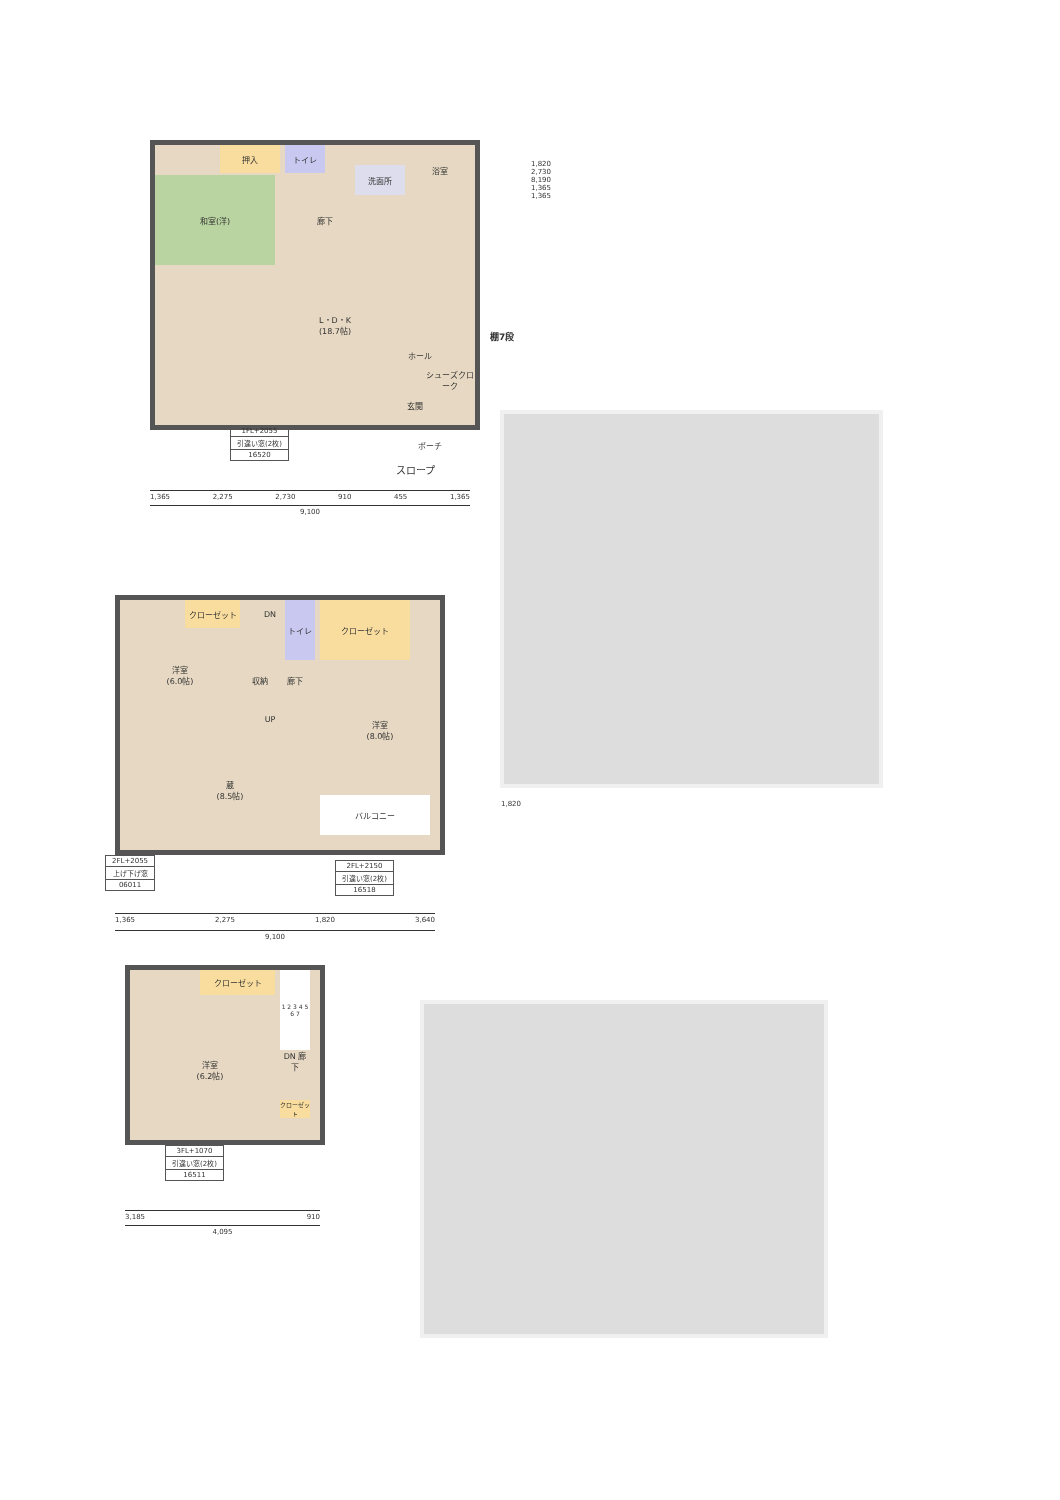押入
和室(洋)
トイレ
洗面所
浴室
廊下
L・D・K
(18.7帖)
ホール
シューズクローク
玄関
ポーチ
スロープ
棚7段
| 1FL+2055 |
| 引違い窓(2枚) |
| 16520 |
1,365 2,275 2,730 910 455 1,365
9,100
1,820 2,730 8,190 1,365 1,365
クローゼット
洋室
(6.0帖)
クローゼット
トイレ
DN
収納 廊下
UP
洋室
(8.0帖)
蔵
(8.5帖)
バルコニー
| 2FL+2055 |
| 上げ下げ窓 |
| 06011 |
| 2FL+2150 |
| 引違い窓(2枚) |
| 16518 |
1,365 2,275 1,820 3,640
9,100
1,820
クローゼット
1 2 3 4 5 6 7
洋室
(6.2帖)
DN 廊下
クローゼット
| 3FL+1070 |
| 引違い窓(2枚) |
| 16511 |
3,185 910
4,095